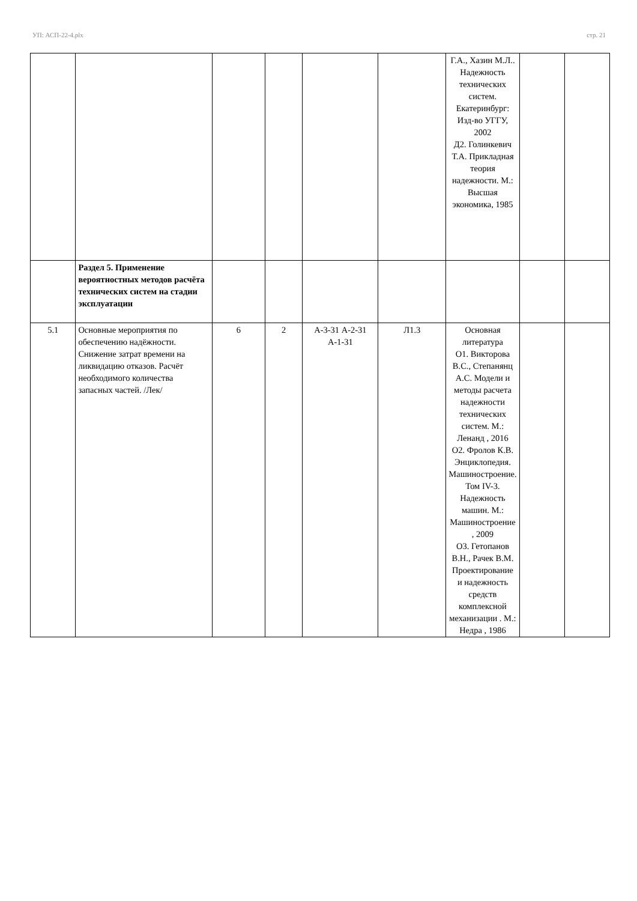УП: АСП-22-4.plx стр. 21
| | | | | | | Г.А., Хазин М.Л.. Надежность технических систем. Екатеринбург: Изд-во УГГУ, 2002 Д2. Голинкевич Т.А. Прикладная теория надежности. М.: Высшая экономика, 1985 | | |
| | Раздел 5. Применение вероятностных методов расчёта технических систем на стадии эксплуатации | | | | | | | |
| 5.1 | Основные мероприятия по обеспечению надёжности. Снижение затрат времени на ликвидацию отказов. Расчёт необходимого количества запасных частей. /Лек/ | 6 | 2 | А-3-31 А-2-31 А-1-31 | Л1.3 | Основная литература О1. Викторова В.С., Степанянц А.С. Модели и методы расчета надежности технических систем. М.: Ленанд , 2016 О2. Фролов К.В. Энциклопедия. Машиностроение. Том IV-3. Надежность машин. М.: Машиностроение , 2009 О3. Гетопанов В.Н., Рачек В.М. Проектирование и надежность средств комплексной механизации . М.: Недра , 1986 | | |